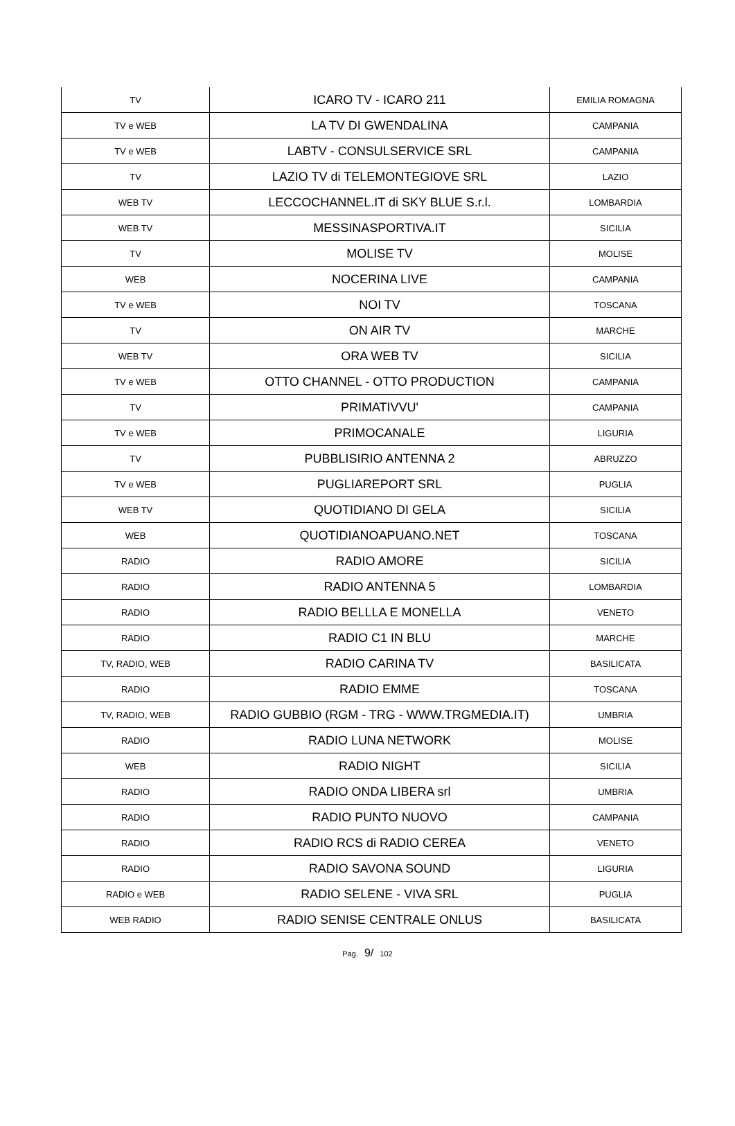| TV | ICARO TV - ICARO 211 | EMILIA ROMAGNA |
| TV e WEB | LA TV DI GWENDALINA | CAMPANIA |
| TV e WEB | LABTV - CONSULSERVICE SRL | CAMPANIA |
| TV | LAZIO TV di TELEMONTEGIOVE SRL | LAZIO |
| WEB TV | LECCOCHANNEL.IT di SKY BLUE S.r.l. | LOMBARDIA |
| WEB TV | MESSINASPORTIVA.IT | SICILIA |
| TV | MOLISE TV | MOLISE |
| WEB | NOCERINA LIVE | CAMPANIA |
| TV e WEB | NOI TV | TOSCANA |
| TV | ON AIR TV | MARCHE |
| WEB TV | ORA WEB TV | SICILIA |
| TV e WEB | OTTO CHANNEL - OTTO PRODUCTION | CAMPANIA |
| TV | PRIMATIVVU' | CAMPANIA |
| TV e WEB | PRIMOCANALE | LIGURIA |
| TV | PUBBLISIRIO ANTENNA 2 | ABRUZZO |
| TV e WEB | PUGLIAREPORT SRL | PUGLIA |
| WEB TV | QUOTIDIANO DI GELA | SICILIA |
| WEB | QUOTIDIANOAPUANO.NET | TOSCANA |
| RADIO | RADIO AMORE | SICILIA |
| RADIO | RADIO ANTENNA 5 | LOMBARDIA |
| RADIO | RADIO BELLLA E MONELLA | VENETO |
| RADIO | RADIO C1 IN BLU | MARCHE |
| TV, RADIO, WEB | RADIO CARINA TV | BASILICATA |
| RADIO | RADIO EMME | TOSCANA |
| TV, RADIO, WEB | RADIO GUBBIO (RGM - TRG - WWW.TRGMEDIA.IT) | UMBRIA |
| RADIO | RADIO LUNA NETWORK | MOLISE |
| WEB | RADIO NIGHT | SICILIA |
| RADIO | RADIO ONDA LIBERA srl | UMBRIA |
| RADIO | RADIO PUNTO NUOVO | CAMPANIA |
| RADIO | RADIO RCS di RADIO CEREA | VENETO |
| RADIO | RADIO SAVONA SOUND | LIGURIA |
| RADIO e WEB | RADIO SELENE - VIVA SRL | PUGLIA |
| WEB RADIO | RADIO SENISE CENTRALE ONLUS | BASILICATA |
Pag. 9/ 102